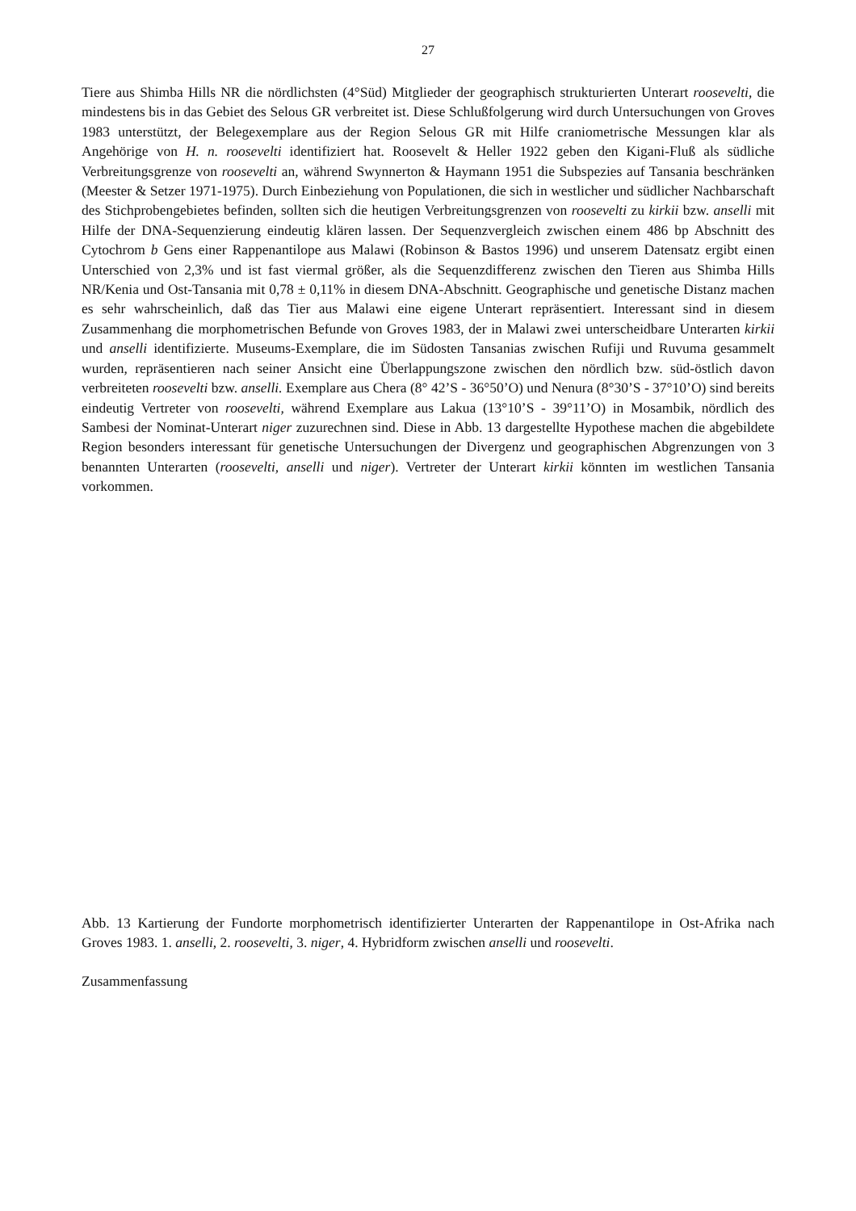27
Tiere aus Shimba Hills NR die nördlichsten (4°Süd) Mitglieder der geographisch strukturierten Unterart roosevelti, die mindestens bis in das Gebiet des Selous GR verbreitet ist. Diese Schlußfolgerung wird durch Untersuchungen von Groves 1983 unterstützt, der Belegexemplare aus der Region Selous GR mit Hilfe craniometrische Messungen klar als Angehörige von H. n. roosevelti identifiziert hat. Roosevelt & Heller 1922 geben den Kigani-Fluß als südliche Verbreitungsgrenze von roosevelti an, während Swynnerton & Haymann 1951 die Subspezies auf Tansania beschränken (Meester & Setzer 1971-1975). Durch Einbeziehung von Populationen, die sich in westlicher und südlicher Nachbarschaft des Stichprobengebietes befinden, sollten sich die heutigen Verbreitungsgrenzen von roosevelti zu kirkii bzw. anselli mit Hilfe der DNA-Sequenzierung eindeutig klären lassen. Der Sequenzvergleich zwischen einem 486 bp Abschnitt des Cytochrom b Gens einer Rappenantilope aus Malawi (Robinson & Bastos 1996) und unserem Datensatz ergibt einen Unterschied von 2,3% und ist fast viermal größer, als die Sequenzdifferenz zwischen den Tieren aus Shimba Hills NR/Kenia und Ost-Tansania mit 0,78 ± 0,11% in diesem DNA-Abschnitt. Geographische und genetische Distanz machen es sehr wahrscheinlich, daß das Tier aus Malawi eine eigene Unterart repräsentiert. Interessant sind in diesem Zusammenhang die morphometrischen Befunde von Groves 1983, der in Malawi zwei unterscheidbare Unterarten kirkii und anselli identifizierte. Museums-Exemplare, die im Südosten Tansanias zwischen Rufiji und Ruvuma gesammelt wurden, repräsentieren nach seiner Ansicht eine Überlappungszone zwischen den nördlich bzw. süd-östlich davon verbreiteten roosevelti bzw. anselli. Exemplare aus Chera (8° 42’S - 36°50’O) und Nenura (8°30’S - 37°10’O) sind bereits eindeutig Vertreter von roosevelti, während Exemplare aus Lakua (13°10’S - 39°11’O) in Mosambik, nördlich des Sambesi der Nominat-Unterart niger zuzurechnen sind. Diese in Abb. 13 dargestellte Hypothese machen die abgebildete Region besonders interessant für genetische Untersuchungen der Divergenz und geographischen Abgrenzungen von 3 benannten Unterarten (roosevelti, anselli und niger). Vertreter der Unterart kirkii könnten im westlichen Tansania vorkommen.
Abb. 13 Kartierung der Fundorte morphometrisch identifizierter Unterarten der Rappenantilope in Ost-Afrika nach Groves 1983. 1. anselli, 2. roosevelti, 3. niger, 4. Hybridform zwischen anselli und roosevelti.
Zusammenfassung